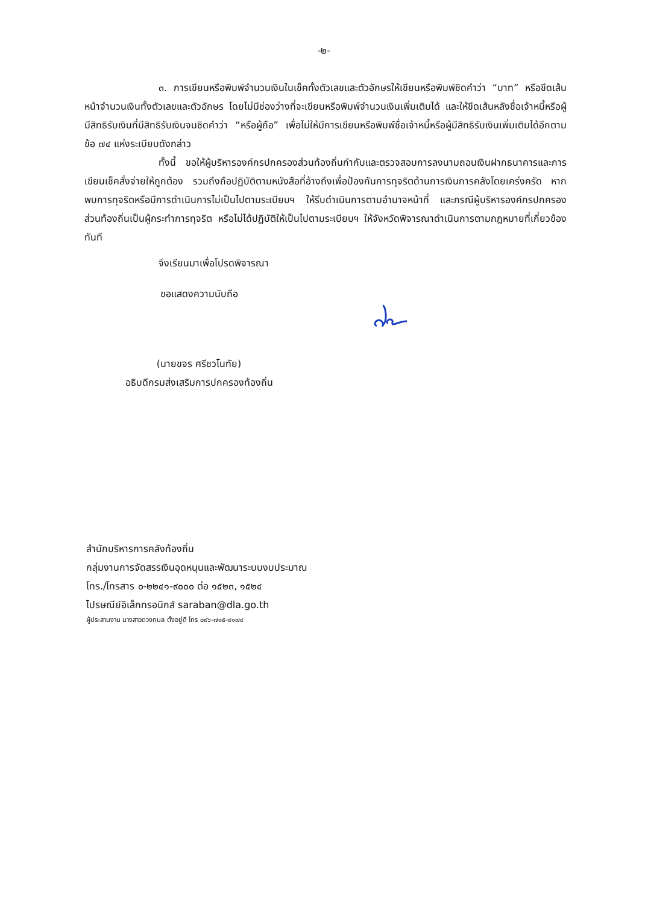-๒-
๓. การเขียนหรือพิมพ์จำนวนเงินในเช็คทั้งตัวเลขและตัวอักษรให้เขียนหรือพิมพ์ชิดคำว่า “บาท” หรือขีดเส้นหน้าจำนวนเงินทั้งตัวเลขและตัวอักษร โดยไม่มีช่องว่างที่จะเขียนหรือพิมพ์จำนวนเงินเพิ่มเติมได้ และให้ขีดเส้นหลังชื่อเจ้าหนี้หรือผู้มีสิทธิรับเงินที่มีสิทธิรับเงินจนชิดคำว่า “หรือผู้ถือ” เพื่อไม่ให้มีการเขียนหรือพิมพ์ชื่อเจ้าหนี้หรือผู้มีสิทธิรับเงินเพิ่มเติมได้อีกตามข้อ ๗๔ แห่งระเบียบดังกล่าว
ทั้งนี้ ขอให้ผู้บริหารองค์กรปกครองส่วนท้องถิ่นกำกับและตรวจสอบการลงนามถอนเงินฝากธนาคารและการเขียนเช็คสั่งจ่ายให้ถูกต้อง รวมถึงถือปฏิบัติตามหนังสือที่อ้างถึงเพื่อป้องกันการทุจริตด้านการเงินการคลังโดยเคร่งครัด หากพบการทุจริตหรือมีการดำเนินการไม่เป็นไปตามระเบียบฯ ให้รีบดำเนินการตามอำนาจหน้าที่ และกรณีผู้บริหารองค์กรปกครองส่วนท้องถิ่นเป็นผู้กระทำการทุจริต หรือไม่ได้ปฏิบัติให้เป็นไปตามระเบียบฯ ให้จังหวัดพิจารณาดำเนินการตามกฎหมายที่เกี่ยวข้องทันที
จึงเรียนมาเพื่อโปรดพิจารณา
ขอแสดงความนับถือ
(นายขจร ศรีชวโนทัย)
อธิบดีกรมส่งเสริมการปกครองท้องถิ่น
สำนักบริหารการคลังท้องถิ่น
กลุ่มงานการจัดสรรเงินอุดหนุนและพัฒนาระบบงบประมาณ
โทร./โทรสาร ๐-๒๒๔๑-๙๐๐๐ ต่อ ๑๕๒๓, ๑๕๒๔
ไปรษณีย์อิเล็กทรอนิกส์ saraban@dla.go.th
ผู้ประสานงาน นางสาวดวงกมล ตั้งอยู่ดี โทร ๐๙๖-๗๑๕-๙๑๗๙